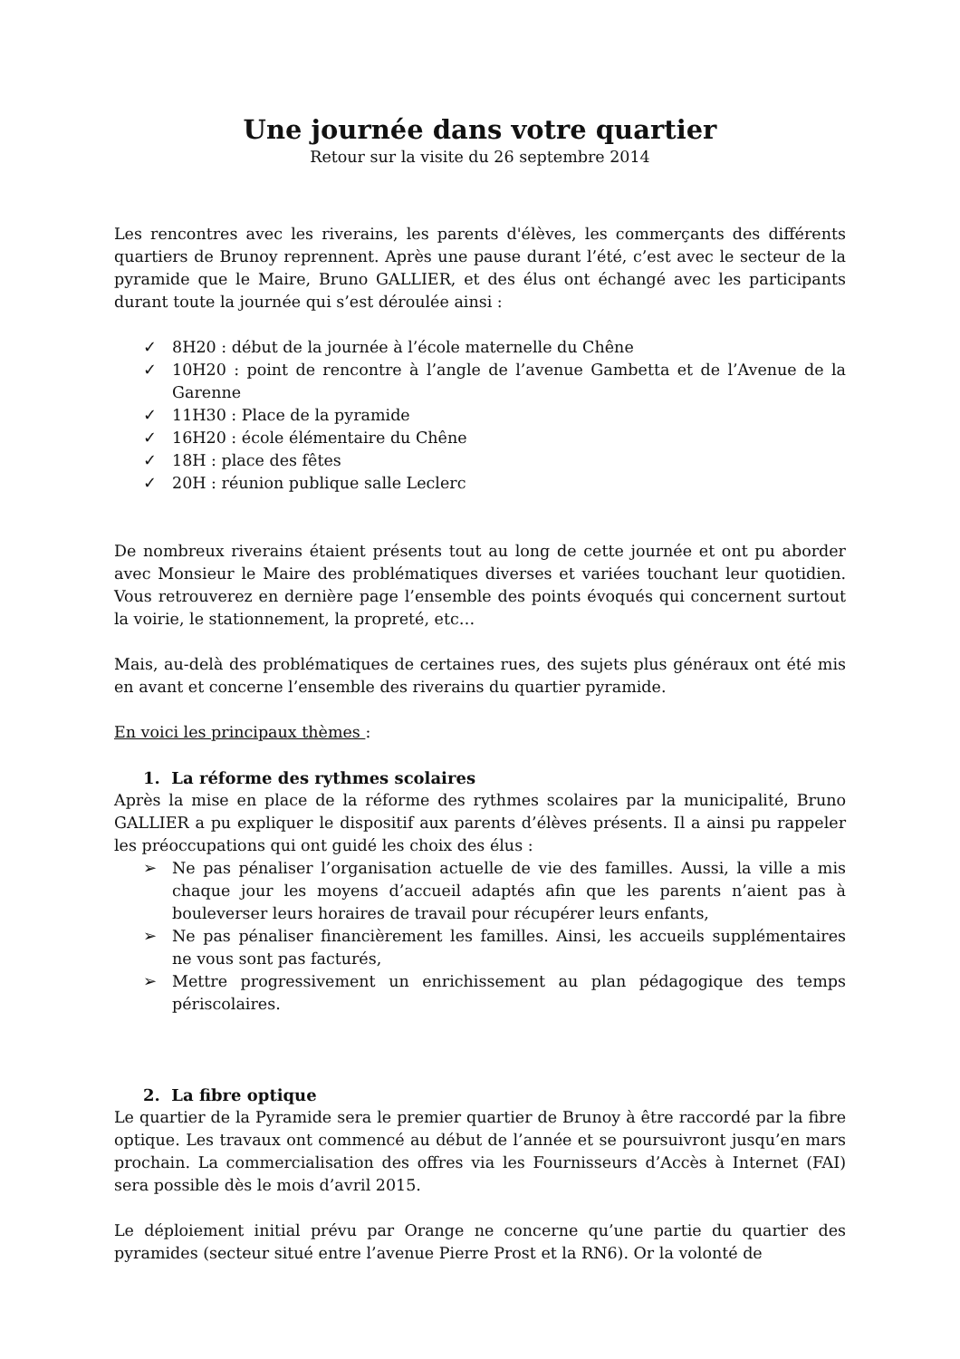Une journée dans votre quartier
Retour sur la visite du 26 septembre 2014
Les rencontres avec les riverains, les parents d'élèves, les commerçants des différents quartiers de Brunoy reprennent. Après une pause durant l’été, c’est avec le secteur de la pyramide que le Maire, Bruno GALLIER, et des élus ont échangé avec les participants durant toute la journée qui s’est déroulée ainsi :
✓ 8H20 : début de la journée à l’école maternelle du Chêne
✓ 10H20 : point de rencontre à l’angle de l’avenue Gambetta et de l’Avenue de la Garenne
✓ 11H30 : Place de la pyramide
✓ 16H20 : école élémentaire du Chêne
✓ 18H : place des fêtes
✓ 20H : réunion publique salle Leclerc
De nombreux riverains étaient présents tout au long de cette journée et ont pu aborder avec Monsieur le Maire des problématiques diverses et variées touchant leur quotidien. Vous retrouverez en dernière page l’ensemble des points évoqués qui concernent surtout la voirie, le stationnement, la propreté, etc…
Mais, au-delà des problématiques de certaines rues, des sujets plus généraux ont été mis en avant et concerne l’ensemble des riverains du quartier pyramide.
En voici les principaux thèmes :
1. La réforme des rythmes scolaires
Après la mise en place de la réforme des rythmes scolaires par la municipalité, Bruno GALLIER a pu expliquer le dispositif aux parents d’élèves présents. Il a ainsi pu rappeler les préoccupations qui ont guidé les choix des élus :
➢ Ne pas pénaliser l’organisation actuelle de vie des familles. Aussi, la ville a mis chaque jour les moyens d’accueil adaptés afin que les parents n’aient pas à bouleverser leurs horaires de travail pour récupérer leurs enfants,
➢ Ne pas pénaliser financièrement les familles. Ainsi, les accueils supplémentaires ne vous sont pas facturés,
➢ Mettre progressivement un enrichissement au plan pédagogique des temps périscolaires.
2. La fibre optique
Le quartier de la Pyramide sera le premier quartier de Brunoy à être raccordé par la fibre optique. Les travaux ont commencé au début de l’année et se poursuivront jusqu’en mars prochain. La commercialisation des offres via les Fournisseurs d’Accès à Internet (FAI) sera possible dès le mois d’avril 2015.
Le déploiement initial prévu par Orange ne concerne qu’une partie du quartier des pyramides (secteur situé entre l’avenue Pierre Prost et la RN6). Or la volonté de